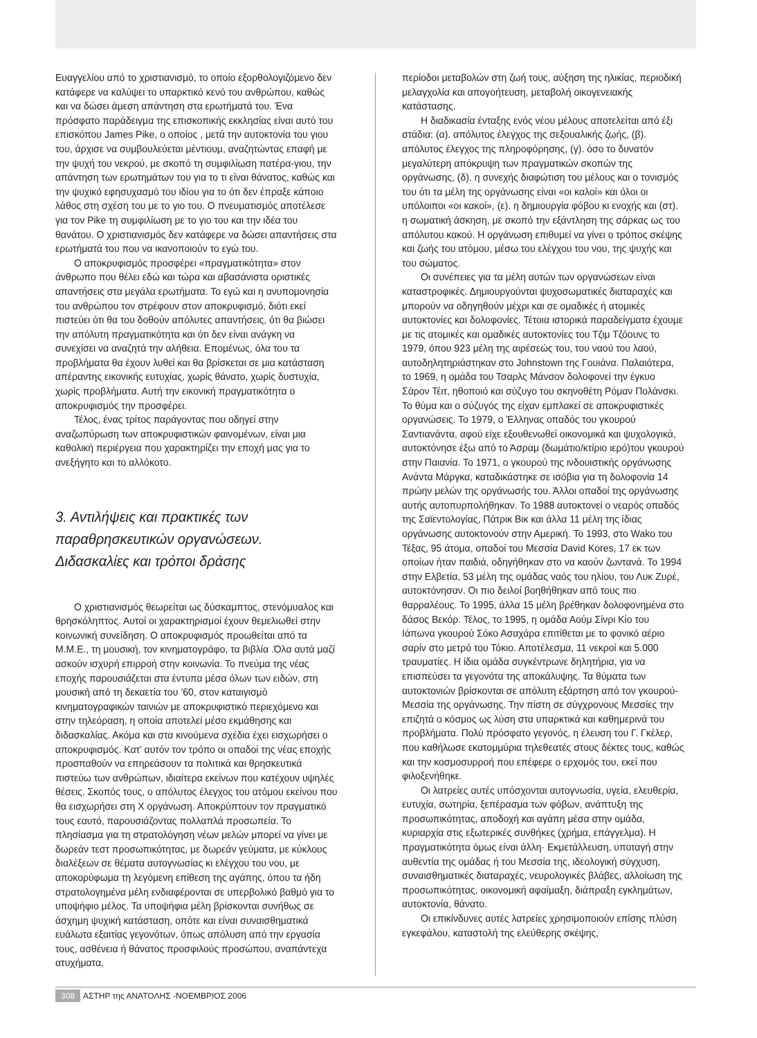Ευαγγελίου από το χριστιανισμό, το οποίο εξορθολογιζόμενο δεν κατάφερε να καλύψει το υπαρκτικό κενό του ανθρώπου, καθώς και να δώσει άμεση απάντηση στα ερωτήματά του. Ένα πρόσφατο παράδειγμα της επισκοπικής εκκλησίας είναι αυτό του επισκόπου James Pike, ο οποίος , μετά την αυτοκτονία του γιου του, άρχισε να συμβουλεύεται μέντιουμ, αναζητώντας επαφή με την ψυχή του νεκρού, με σκοπό τη συμφιλίωση πατέρα-γιου, την απάντηση των ερωτημάτων του για το τι είναι θάνατος, καθώς και την ψυχικό εφησυχασμό του ιδίου για το ότι δεν έπραξε κάποιο λάθος στη σχέση του με το γιο του. Ο πνευματισμός αποτέλεσε για τον Pike τη συμφιλίωση με το γιο του και την ιδέα του θανάτου. Ο χριστιανισμός δεν κατάφερε να δώσει απαντήσεις στα ερωτήματά του που να ικανοποιούν το εγώ του.
Ο αποκρυφισμός προσφέρει «πραγματικότητα» στον άνθρωπο που θέλει εδώ και τώρα και αβασάνιστα οριστικές απαντήσεις στα μεγάλα ερωτήματα. Το εγώ και η ανυπομονησία του ανθρώπου τον στρέφουν στον αποκρυφισμό, διότι εκεί πιστεύει ότι θα του δοθούν απόλυτες απαντήσεις, ότι θα βιώσει την απόλυτη πραγματικότητα και ότι δεν είναι ανάγκη να συνεχίσει να αναζητά την αλήθεια. Επομένως, όλα του τα προβλήματα θα έχουν λυθεί και θα βρίσκεται σε μια κατάσταση απέραντης εικονικής ευτυχίας, χωρίς θάνατο, χωρίς δυστυχία, χωρίς προβλήματα. Αυτή την εικονική πραγματικότητα ο αποκρυφισμός την προσφέρει.
Τέλος, ένας τρίτος παράγοντας που οδηγεί στην αναζωπύρωση των αποκρυφιστικών φαινομένων, είναι μια καθολική περιέργεια που χαρακτηρίζει την εποχή μας για το ανεξήγητο και το αλλόκοτο.
3. Αντιλήψεις και πρακτικές των παραθρησκευτικών οργανώσεων. Διδασκαλίες και τρόποι δράσης
Ο χριστιανισμός θεωρείται ως δύσκαμπτος, στενόμυαλος και θρησκόληπτος. Αυτοί οι χαρακτηρισμοί έχουν θεμελιωθεί στην κοινωνική συνείδηση. Ο αποκρυφισμός προωθείται από τα Μ.Μ.Ε., τη μουσική, τον κινηματογράφο, τα βιβλία .Όλα αυτά μαζί ασκούν ισχυρή επιρροή στην κοινωνία. Το πνεύμα της νέας εποχής παρουσιάζεται στα έντυπα μέσα όλων των ειδών, στη μουσική από τη δεκαετία του ’60, στον καταιγισμό κινηματογραφικών ταινιών με αποκρυφιστικό περιεχόμενο και στην τηλεόραση, η οποία αποτελεί μέσο εκμάθησης και διδασκαλίας. Ακόμα και στα κινούμενα σχέδια έχει εισχωρήσει ο αποκρυφισμός. Κατ’ αυτόν τον τρόπο οι οπαδοί της νέας εποχής προσπαθούν να επηρεάσουν τα πολιτικά και θρησκευτικά πιστεύω των ανθρώπων, ιδιαίτερα εκείνων που κατέχουν υψηλές θέσεις. Σκοπός τους, ο απόλυτος έλεγχος του ατόμου εκείνου που θα εισχωρήσει στη Χ οργάνωση. Αποκρύπτουν τον πραγματικό τους εαυτό, παρουσιάζοντας πολλαπλά προσωπεία. Το πλησίασμα για τη στρατολόγηση νέων μελών μπορεί να γίνει με δωρεάν τεστ προσωπικότητας, με δωρεάν γεύματα, με κύκλους διαλέξεων σε θέματα αυτογνωσίας κι ελέγχου του νου, με αποκορύφωμα τη λεγόμενη επίθεση της αγάπης, όπου τα ήδη στρατολογημένα μέλη ενδιαφέρονται σε υπερβολικό βαθμό για το υποψήφιο μέλος. Τα υποψήφια μέλη βρίσκονται συνήθως σε άσχημη ψυχική κατάσταση, οπότε και είναι συναισθηματικά ευάλωτα εξαιτίας γεγονότων, όπως απόλυση από την εργασία τους, ασθένεια ή θάνατος προσφιλούς προσώπου, αναπάντεχα ατυχήματα,
περίοδοι μεταβολών στη ζωή τους, αύξηση της ηλικίας, περιοδική μελαγχολία και απογοήτευση, μεταβολή οικογενειακής κατάστασης.
Η διαδικασία ένταξης ενός νέου μέλους αποτελείται από έξι στάδια: (α). απόλυτος έλεγχος της σεξουαλικής ζωής, (β). απόλυτος έλεγχος της πληροφόρησης, (γ). όσο το δυνατόν μεγαλύτερη απόκρυψη των πραγματικών σκοπών της οργάνωσης, (δ). η συνεχής διαφώτιση του μέλους και ο τονισμός του ότι τα μέλη της οργάνωσης είναι «οι καλοί» και όλοι οι υπόλοιποι «οι κακοί», (ε). η δημιουργία φόβου κι ενοχής και (στ). η σωματική άσκηση, με σκοπό την εξάντληση της σάρκας ως του απόλυτου κακού. Η οργάνωση επιθυμεί να γίνει ο τρόπος σκέψης και ζωής του ατόμου, μέσω του ελέγχου του νου, της ψυχής και του σώματος.
Οι συνέπειες για τα μέλη αυτών των οργανώσεων είναι καταστροφικές. Δημιουργούνται ψυχοσωματικές διαταραχές και μπορούν να οδηγηθούν μέχρι και σε ομαδικές ή ατομικές αυτοκτονίες και δολοφονίες. Τέτοια ιστορικά παραδείγματα έχουμε με τις ατομικές και ομαδικές αυτοκτονίες του Τζιμ Τζόουνς το 1979, όπου 923 μέλη της αιρέσεώς του, του ναού του λαού, αυτοδηλητηριάστηκαν στο Johnstown της Γουιάνα. Παλαιότερα, το 1969, η ομάδα του Τσαρλς Μάνσον δολοφονεί την έγκυο Σάρον Τέιτ, ηθοποιό και σύζυγο του σκηνοθέτη Ρόμαν Πολάνσκι. Το θύμα και ο σύζυγός της είχαν εμπλακεί σε αποκρυφιστικές οργανώσεις. Το 1979, ο Έλληνας οπαδός του γκουρού Σαντιανάντα, αφού είχε εξουθενωθεί οικονομικά και ψυχολογικά, αυτοκτόνησε έξω από το Άσραμ (δωμάτιο/κτίριο ιερό)του γκουρού στην Παιανία. Το 1971, ο γκουρού της ινδουιστικής οργάνωσης Ανάντα Μάργκα, καταδικάστηκε σε ισόβια για τη δολοφονία 14 πρώην μελών της οργάνωσής του. Άλλοι οπαδοί της οργάνωσης αυτής αυτοπυρπολήθηκαν. Το 1988 αυτοκτονεί ο νεαρός οπαδός της Σαϊεντολογίας, Πάτρικ Βικ και άλλα 11 μέλη της ίδιας οργάνωσης αυτοκτονούν στην Αμερική. Το 1993, στο Wako του Τέξας, 95 άτομα, οπαδοί του Μεσσία David Kores, 17 εκ των οποίων ήταν παιδιά, οδηγήθηκαν στο να καούν ζωντανά. Το 1994 στην Ελβετία, 53 μέλη της ομάδας ναός του ηλίου, του Λυκ Ζυρέ, αυτοκτόνησαν. Οι πιο δειλοί βοηθήθηκαν από τους πιο θαρραλέους. Το 1995, άλλα 15 μέλη βρέθηκαν δολοφονημένα στο δάσος Βεκόρ. Τέλος, το 1995, η ομάδα Αούμ Σίνρι Κίο του Ιάπωνα γκουρού Σόκο Ασαχάρα επιτίθεται με το φονικό αέριο σαρίν στο μετρό του Τόκιο. Αποτέλεσμα, 11 νεκροί και 5.000 τραυματίες. Η ίδια ομάδα συγκέντρωνε δηλητήρια, για να επισπεύσει τα γεγονότα της αποκάλυψης. Τα θύματα των αυτοκτονιών βρίσκονται σε απόλυτη εξάρτηση από τον γκουρού-Μεσσία της οργάνωσης. Την πίστη σε σύγχρονους Μεσσίες την επιζητά ο κόσμος ως λύση στα υπαρκτικά και καθημερινά του προβλήματα. Πολύ πρόσφατο γεγονός, η έλευση του Γ. Γκέλερ, που καθήλωσε εκατομμύρια τηλεθεατές στους δέκτες τους, καθώς και την κοσμοσυρροή που επέφερε ο ερχομός του, εκεί που φιλοξενήθηκε.
Οι λατρείες αυτές υπόσχονται αυτογνωσία, υγεία, ελευθερία, ευτυχία, σωτηρία, ξεπέρασμα των φόβων, ανάπτυξη της προσωπικότητας, αποδοχή και αγάπη μέσα στην ομάδα, κυριαρχία στις εξωτερικές συνθήκες (χρήμα, επάγγελμα). Η πραγματικότητα όμως είναι άλλη· Εκμετάλλευση, υποταγή στην αυθεντία της ομάδας ή του Μεσσία της, ιδεολογική σύγχυση, συναισθηματικές διαταραχές, νευρολογικές βλάβες, αλλοίωση της προσωπικότητας, οικονομική αφαίμαξη, διάπραξη εγκλημάτων, αυτοκτονία, θάνατο.
Οι επικίνδυνες αυτές λατρείες χρησιμοποιούν επίσης πλύση εγκεφάλου, καταστολή της ελεύθερης σκέψης,
308 ΑΣΤΗΡ της ΑΝΑΤΟΛΗΣ -ΝΟΕΜΒΡΙΟΣ 2006